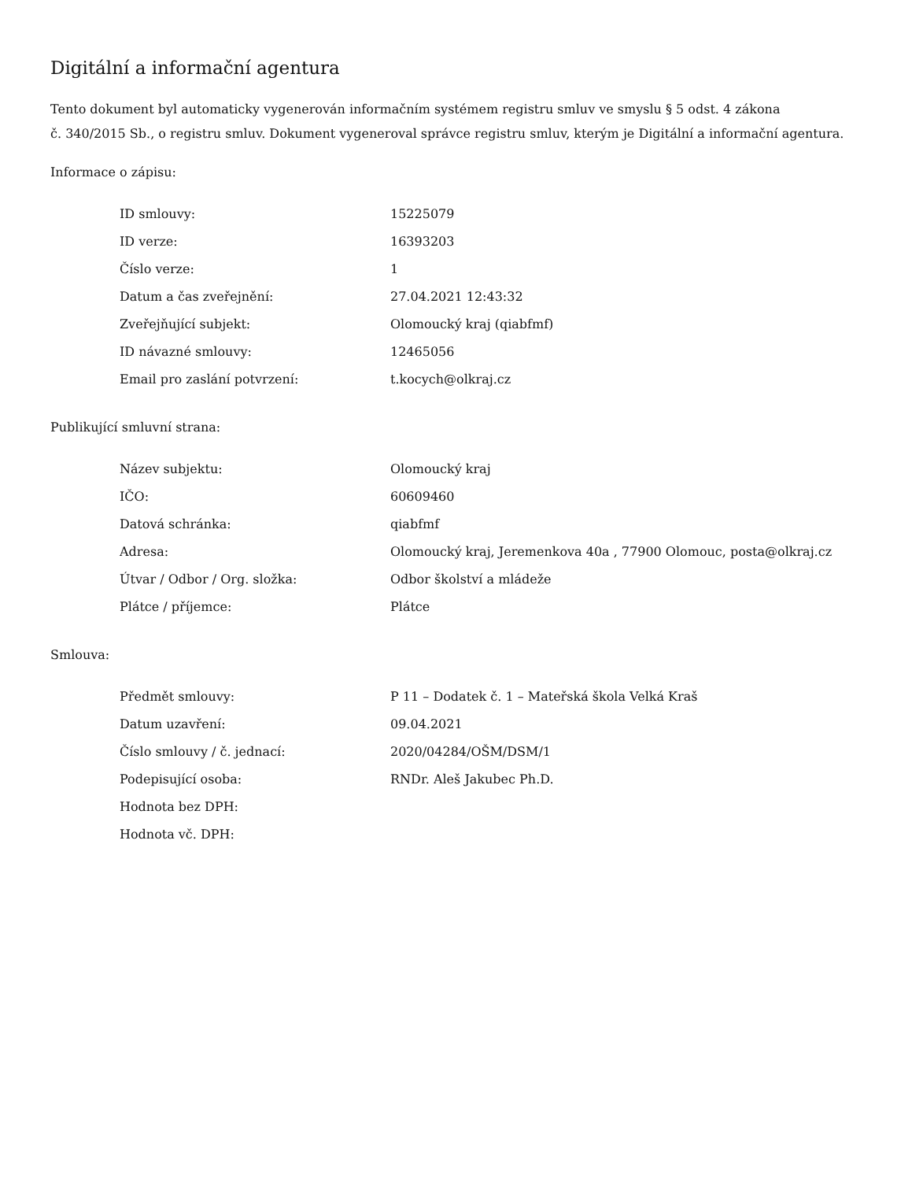Digitální a informační agentura
Tento dokument byl automaticky vygenerován informačním systémem registru smluv ve smyslu § 5 odst. 4 zákona
č. 340/2015 Sb., o registru smluv. Dokument vygeneroval správce registru smluv, kterým je Digitální a informační agentura.
Informace o zápisu:
| ID smlouvy: | 15225079 |
| ID verze: | 16393203 |
| Číslo verze: | 1 |
| Datum a čas zveřejnění: | 27.04.2021 12:43:32 |
| Zveřejňující subjekt: | Olomoucký kraj (qiabfmf) |
| ID návazné smlouvy: | 12465056 |
| Email pro zaslání potvrzení: | t.kocych@olkraj.cz |
Publikující smluvní strana:
| Název subjektu: | Olomoucký kraj |
| IČO: | 60609460 |
| Datová schránka: | qiabfmf |
| Adresa: | Olomoucký kraj, Jeremenkova 40a , 77900 Olomouc, posta@olkraj.cz |
| Útvar / Odbor / Org. složka: | Odbor školství a mládeže |
| Plátce / příjemce: | Plátce |
Smlouva:
| Předmět smlouvy: | P 11 – Dodatek č. 1 – Mateřská škola Velká Kraš |
| Datum uzavření: | 09.04.2021 |
| Číslo smlouvy / č. jednací: | 2020/04284/OŠM/DSM/1 |
| Podepisující osoba: | RNDr. Aleš Jakubec Ph.D. |
| Hodnota bez DPH: | |
| Hodnota vč. DPH: | |